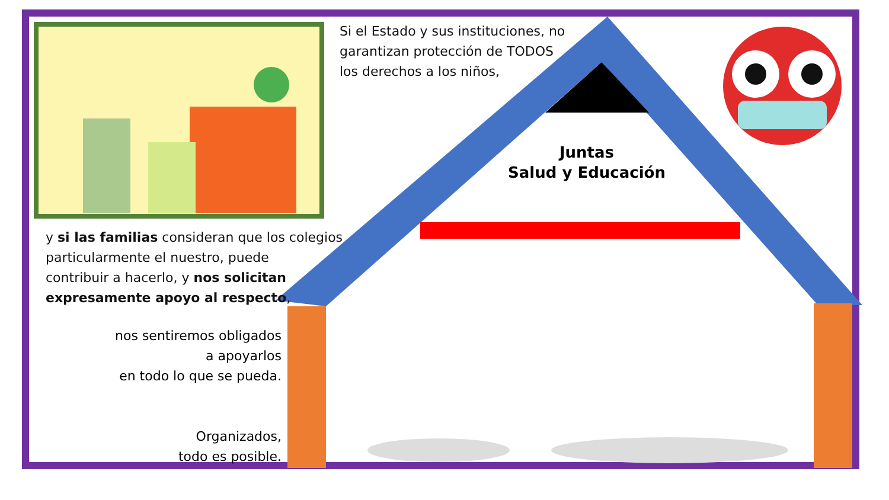Si el Estado y sus instituciones, no
garantizan protección de TODOS
los derechos a los niños,
Juntas
Salud y Educación
y si las familias consideran que los colegios
particularmente el nuestro, puede
contribuir a hacerlo, y nos solicitan
expresamente apoyo al respecto,
nos sentiremos obligados
a apoyarlos
en todo lo que se pueda.
Organizados,
todo es posible.